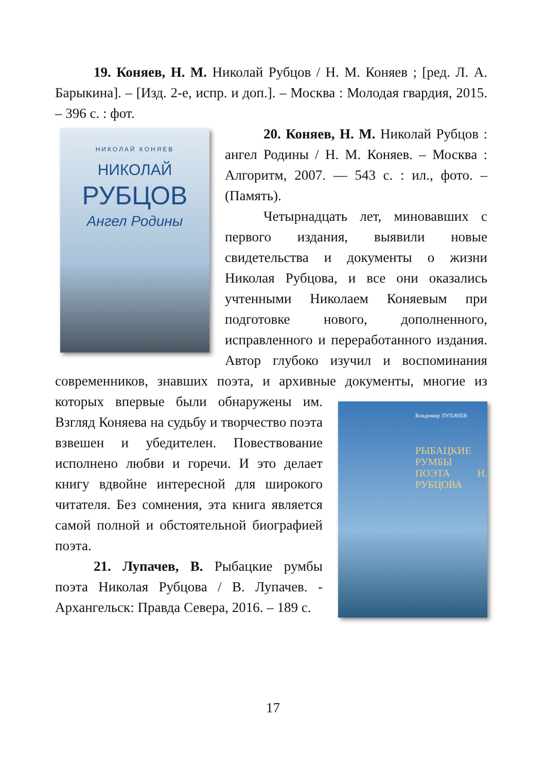19. Коняев, Н. М. Николай Рубцов / Н. М. Коняев ; [ред. Л. А. Барыкина]. – [Изд. 2-е, испр. и доп.]. – Москва : Молодая гвардия, 2015. – 396 с. : фот.
НИКОЛАЙ КОНЯЕВ
НИКОЛАЙ
РУБЦОВ
Ангел Родины
20. Коняев, Н. М. Николай Рубцов : ангел Родины / Н. М. Коняев. – Москва : Алгоритм, 2007. — 543 с. : ил., фото. – (Память).
Четырнадцать лет, миновавших с первого издания, выявили новые свидетельства и документы о жизни Николая Рубцова, и все они оказались учтенными Николаем Коняевым при подготовке нового, дополненного, исправленного и переработанного издания. Автор глубоко изучил и воспоминания современников, знавших поэта, и архивные документы, многие из которых впервые были обнаружены им.
Владимир ЛУПАЧЕВ
РЫБАЦКИЕ РУМБЫ ПОЭТА Н. РУБЦОВА
Взгляд Коняева на судьбу и творчество поэта взвешен и убедителен. Повествование исполнено любви и горечи. И это делает книгу вдвойне интересной для широкого читателя. Без сомнения, эта книга является самой полной и обстоятельной биографией поэта.
21. Лупачев, В. Рыбацкие румбы поэта Николая Рубцова / В. Лупачев. - Архангельск: Правда Севера, 2016. – 189 с.
17